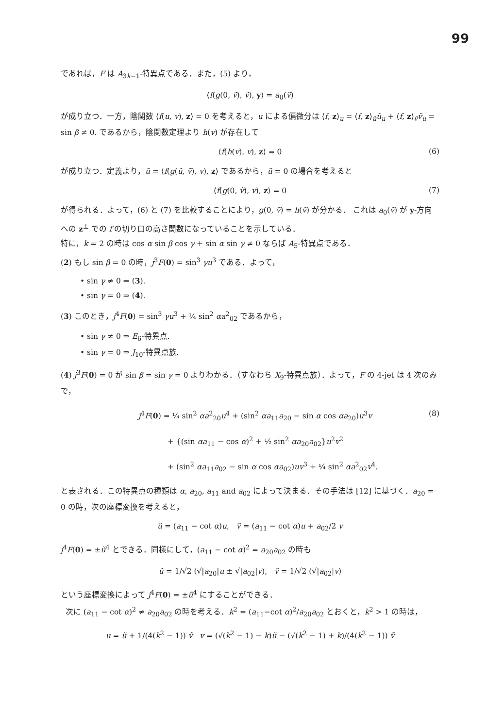99
であれば，F は A<sub>3k−1</sub>-特異点である．また，(5) より，
⟨f(g(0, ṽ), ṽ), y⟩ = a<sub>0</sub>(ṽ)
が成り立つ．一方，陰関数 ⟨f(u, v), z⟩ = 0 を考えると，u による偏微分は ⟨f, z⟩<sub>u</sub> = ⟨f, z⟩<sub>ũ</sub>ũ<sub>u</sub> + ⟨f, z⟩<sub>ṽ</sub>ṽ<sub>u</sub> = sin β ≠ 0. であるから，陰関数定理より h(v) が存在して
⟨f(h(v), v), z⟩ = 0 (6)
が成り立つ．定義より，ũ = ⟨f(g(ũ, ṽ), v), z⟩ であるから，ũ = 0 の場合を考えると
⟨f(g(0, ṽ), v), z⟩ = 0 (7)
が得られる．よって，(6) と (7) を比較することにより，g(0, ṽ) = h(ṽ) が分かる． これは a<sub>0</sub>(ṽ) が y-方向への z<sup>⊥</sup> での f の切り口の高さ関数になっていることを示している．
特に，k = 2 の時は cos α sin β cos γ + sin α sin γ ≠ 0 ならば A<sub>5</sub>-特異点である．
(2) もし sin β = 0 の時，j<sup>3</sup>F(0) = sin<sup>3</sup> γu<sup>3</sup> である．よって，
• sin γ ≠ 0 ⇒ (3).
• sin γ = 0 ⇒ (4).
(3) このとき，j<sup>4</sup>F(0) = sin<sup>3</sup> γu<sup>3</sup> + ¼ sin<sup>2</sup> αa<sup>2</sup><sub>02</sub> であるから，
• sin γ ≠ 0 ⇒ E<sub>6</sub>-特異点.
• sin γ = 0 ⇒ J<sub>10</sub>-特異点族.
(4) j<sup>3</sup>F(0) = 0 が sin β = sin γ = 0 よりわかる．（すなわち X<sub>9</sub>-特異点族）．よって，F の 4-jet は 4 次のみで，
j<sup>4</sup>F(0) = ¼ sin<sup>2</sup> αa<sup>2</sup><sub>20</sub>u<sup>4</sup> + (sin<sup>2</sup> αa<sub>11</sub>a<sub>20</sub> − sin α cos αa<sub>20</sub>)u<sup>3</sup>v
+ {(sin αa<sub>11</sub> − cos α)<sup>2</sup> + ½ sin<sup>2</sup> αa<sub>20</sub>a<sub>02</sub>}u<sup>2</sup>v<sup>2</sup>
+ (sin<sup>2</sup> αa<sub>11</sub>a<sub>02</sub> − sin α cos αa<sub>02</sub>)uv<sup>3</sup> + ¼ sin<sup>2</sup> αa<sup>2</sup><sub>02</sub>v<sup>4</sup>.
(8)
と表される．この特異点の種類は α, a<sub>20</sub>, a<sub>11</sub> and a<sub>02</sub> によって決まる．その手法は [12] に基づく．a<sub>20</sub> = 0 の時，次の座標変換を考えると，
ũ = (a<sub>11</sub> − cot α)u, ṽ = (a<sub>11</sub> − cot α)u + a<sub>02</sub>/2 v
j<sup>4</sup>F(0) = ±ũ<sup>4</sup> とできる．同様にして，(a<sub>11</sub> − cot α)<sup>2</sup> = a<sub>20</sub>a<sub>02</sub> の時も
ũ = 1/√2 (√|a<sub>20</sub>|u ± √|a<sub>02</sub>|v), ṽ = 1/√2 (√|a<sub>02</sub>|v)
という座標変換によって j<sup>4</sup>F(0) = ±ũ<sup>4</sup> にすることができる．
次に (a<sub>11</sub> − cot α)<sup>2</sup> ≠ a<sub>20</sub>a<sub>02</sub> の時を考える．k<sup>2</sup> = (a<sub>11</sub>−cot α)<sup>2</sup>/a<sub>20</sub>a<sub>02</sub> とおくと，k<sup>2</sup> > 1 の時は，
u = ũ + 1/(4(k<sup>2</sup> − 1)) ṽ v = (√(k<sup>2</sup> − 1) − k)ũ − (√(k<sup>2</sup> − 1) + k)/(4(k<sup>2</sup> − 1)) ṽ